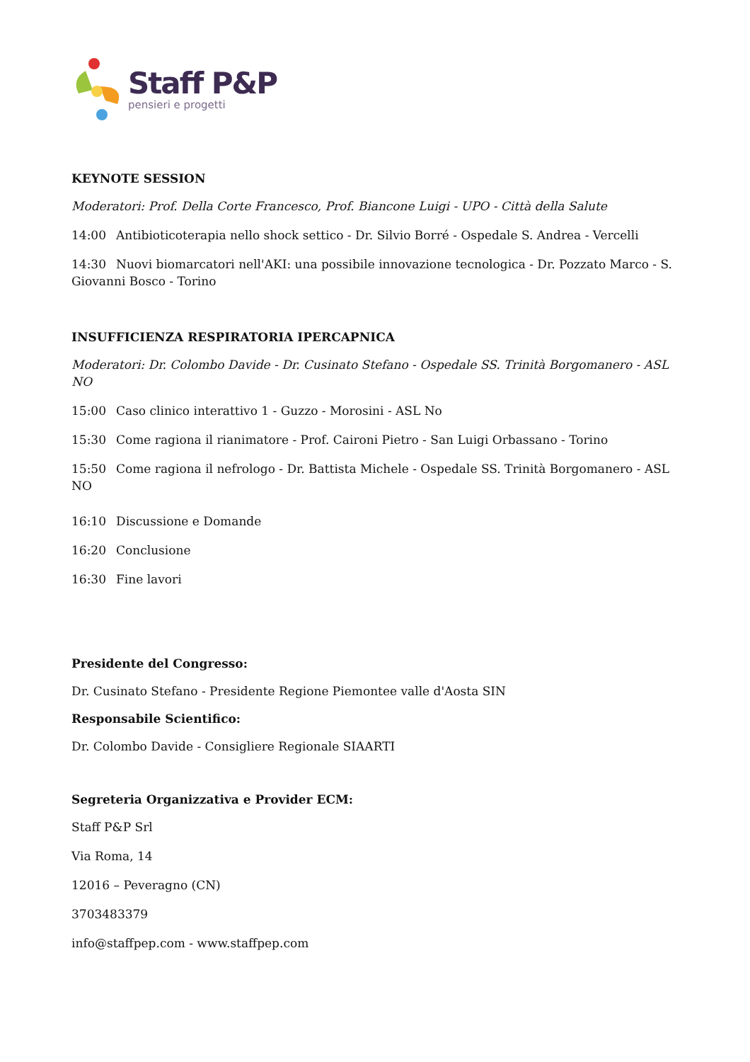Staff P&P
pensieri e progetti
KEYNOTE SESSION
Moderatori: Prof. Della Corte Francesco, Prof. Biancone Luigi - UPO - Città della Salute
14:00 Antibioticoterapia nello shock settico - Dr. Silvio Borré - Ospedale S. Andrea - Vercelli
14:30 Nuovi biomarcatori nell'AKI: una possibile innovazione tecnologica - Dr. Pozzato Marco - S. Giovanni Bosco - Torino
INSUFFICIENZA RESPIRATORIA IPERCAPNICA
Moderatori: Dr. Colombo Davide - Dr. Cusinato Stefano - Ospedale SS. Trinità Borgomanero - ASL NO
15:00 Caso clinico interattivo 1 - Guzzo - Morosini - ASL No
15:30 Come ragiona il rianimatore - Prof. Caironi Pietro - San Luigi Orbassano - Torino
15:50 Come ragiona il nefrologo - Dr. Battista Michele - Ospedale SS. Trinità Borgomanero - ASL NO
16:10 Discussione e Domande
16:20 Conclusione
16:30 Fine lavori
Presidente del Congresso:
Dr. Cusinato Stefano - Presidente Regione Piemontee valle d'Aosta SIN
Responsabile Scientifico:
Dr. Colombo Davide - Consigliere Regionale SIAARTI
Segreteria Organizzativa e Provider ECM:
Staff P&P Srl
Via Roma, 14
12016 – Peveragno (CN)
3703483379
info@staffpep.com - www.staffpep.com